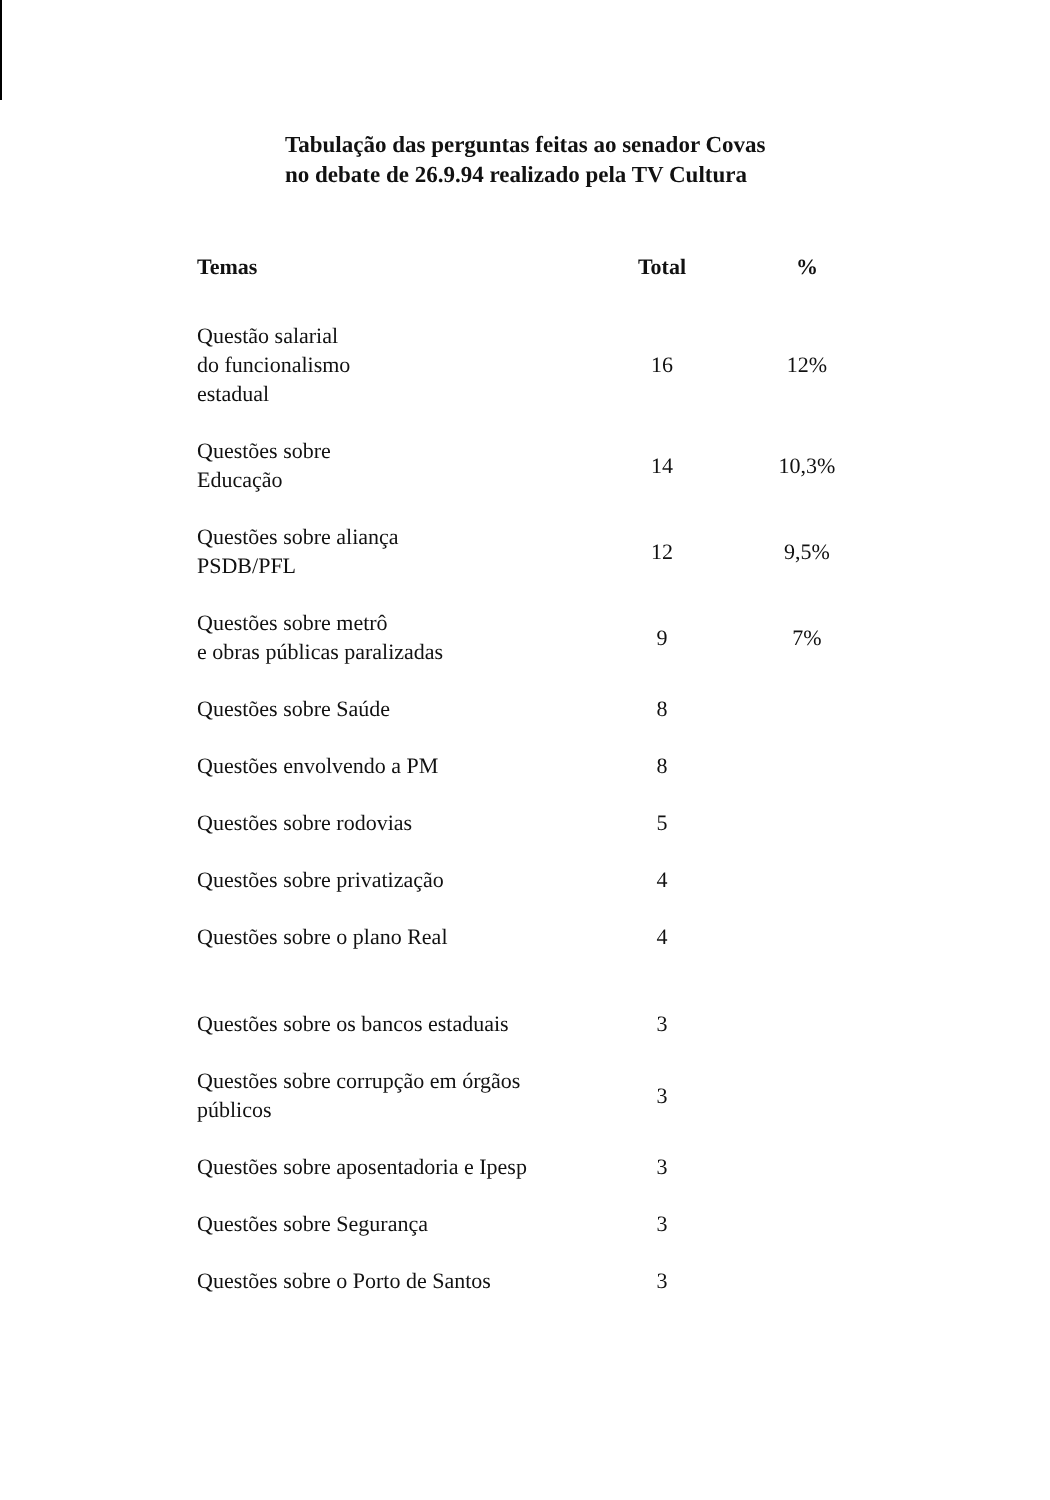Tabulação das perguntas feitas ao senador Covas
no debate de 26.9.94 realizado pela TV Cultura
| Temas | Total | % |
| --- | --- | --- |
| Questão salarial do funcionalismo estadual | 16 | 12% |
| Questões sobre Educação | 14 | 10,3% |
| Questões sobre aliança PSDB/PFL | 12 | 9,5% |
| Questões sobre metrô e obras públicas paralizadas | 9 | 7% |
| Questões sobre Saúde | 8 | |
| Questões envolvendo a PM | 8 | |
| Questões sobre rodovias | 5 | |
| Questões sobre privatização | 4 | |
| Questões sobre o plano Real | 4 | |
| Questões sobre os bancos estaduais | 3 | |
| Questões sobre corrupção em órgãos públicos | 3 | |
| Questões sobre aposentadoria e Ipesp | 3 | |
| Questões sobre Segurança | 3 | |
| Questões sobre o Porto de Santos | 3 | |